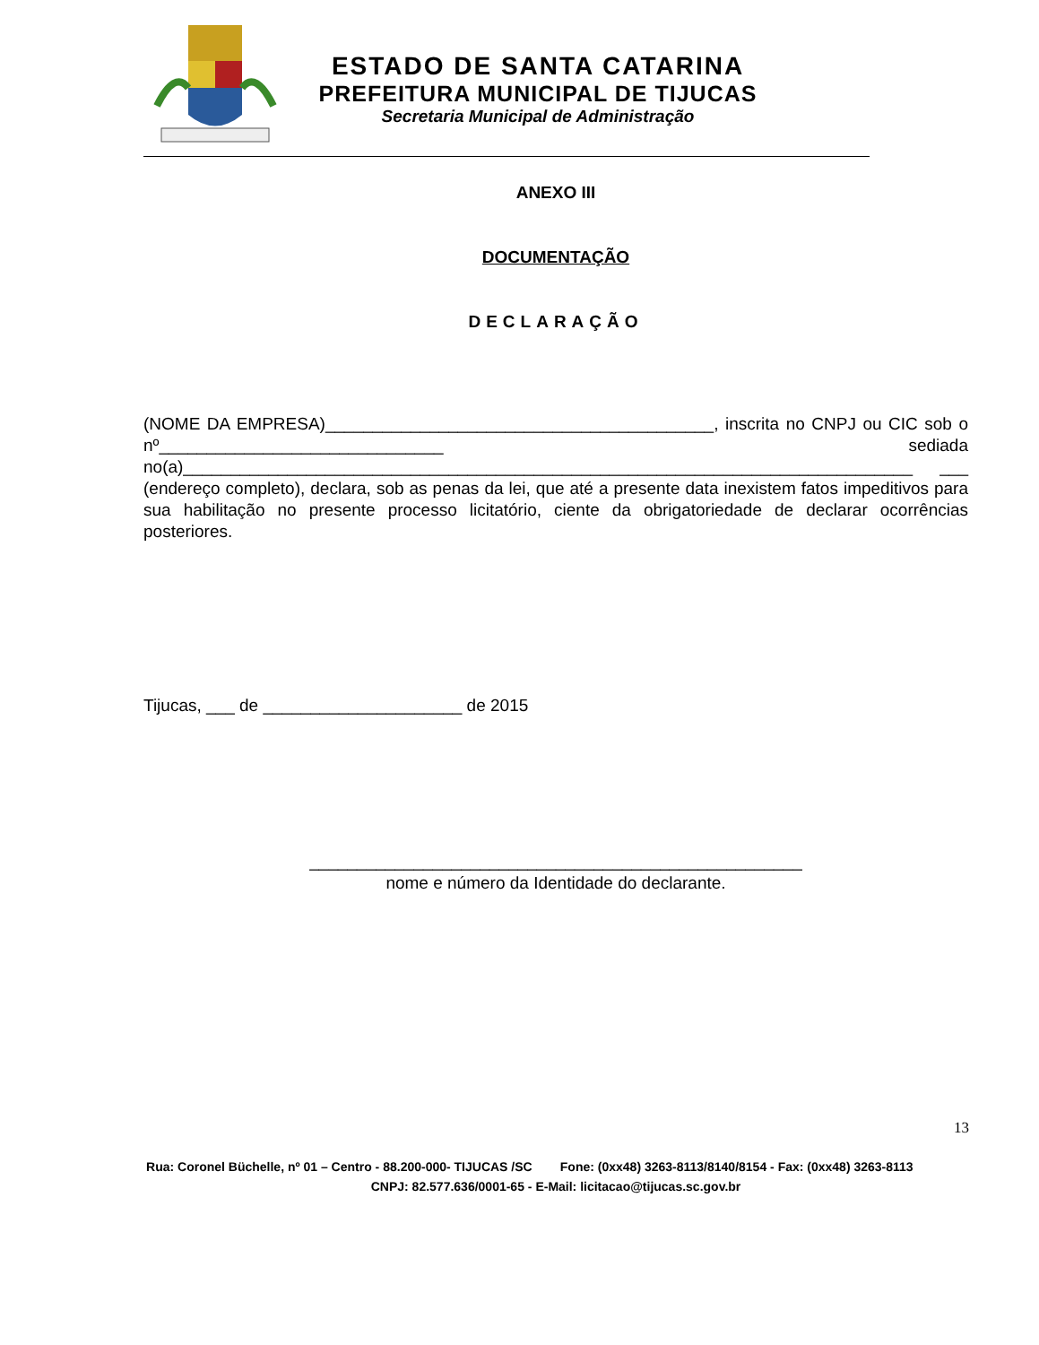ESTADO DE SANTA CATARINA
PREFEITURA MUNICIPAL DE TIJUCAS
Secretaria Municipal de Administração
ANEXO III
DOCUMENTAÇÃO
DECLARAÇÃO
(NOME DA EMPRESA)_________________________________________, inscrita no CNPJ ou CIC sob o nº______________________________ sediada no(a)_____________________________________________________________________________ ___ (endereço completo), declara, sob as penas da lei, que até a presente data inexistem fatos impeditivos para sua habilitação no presente processo licitatório, ciente da obrigatoriedade de declarar ocorrências posteriores.
Tijucas, ___ de _____________________ de 2015
____________________________________________________
nome e número da Identidade do declarante.
13
Rua: Coronel Büchelle, nº 01 – Centro - 88.200-000- TIJUCAS /SC Fone: (0xx48) 3263-8113/8140/8154 - Fax: (0xx48) 3263-8113 CNPJ: 82.577.636/0001-65 - E-Mail: licitacao@tijucas.sc.gov.br